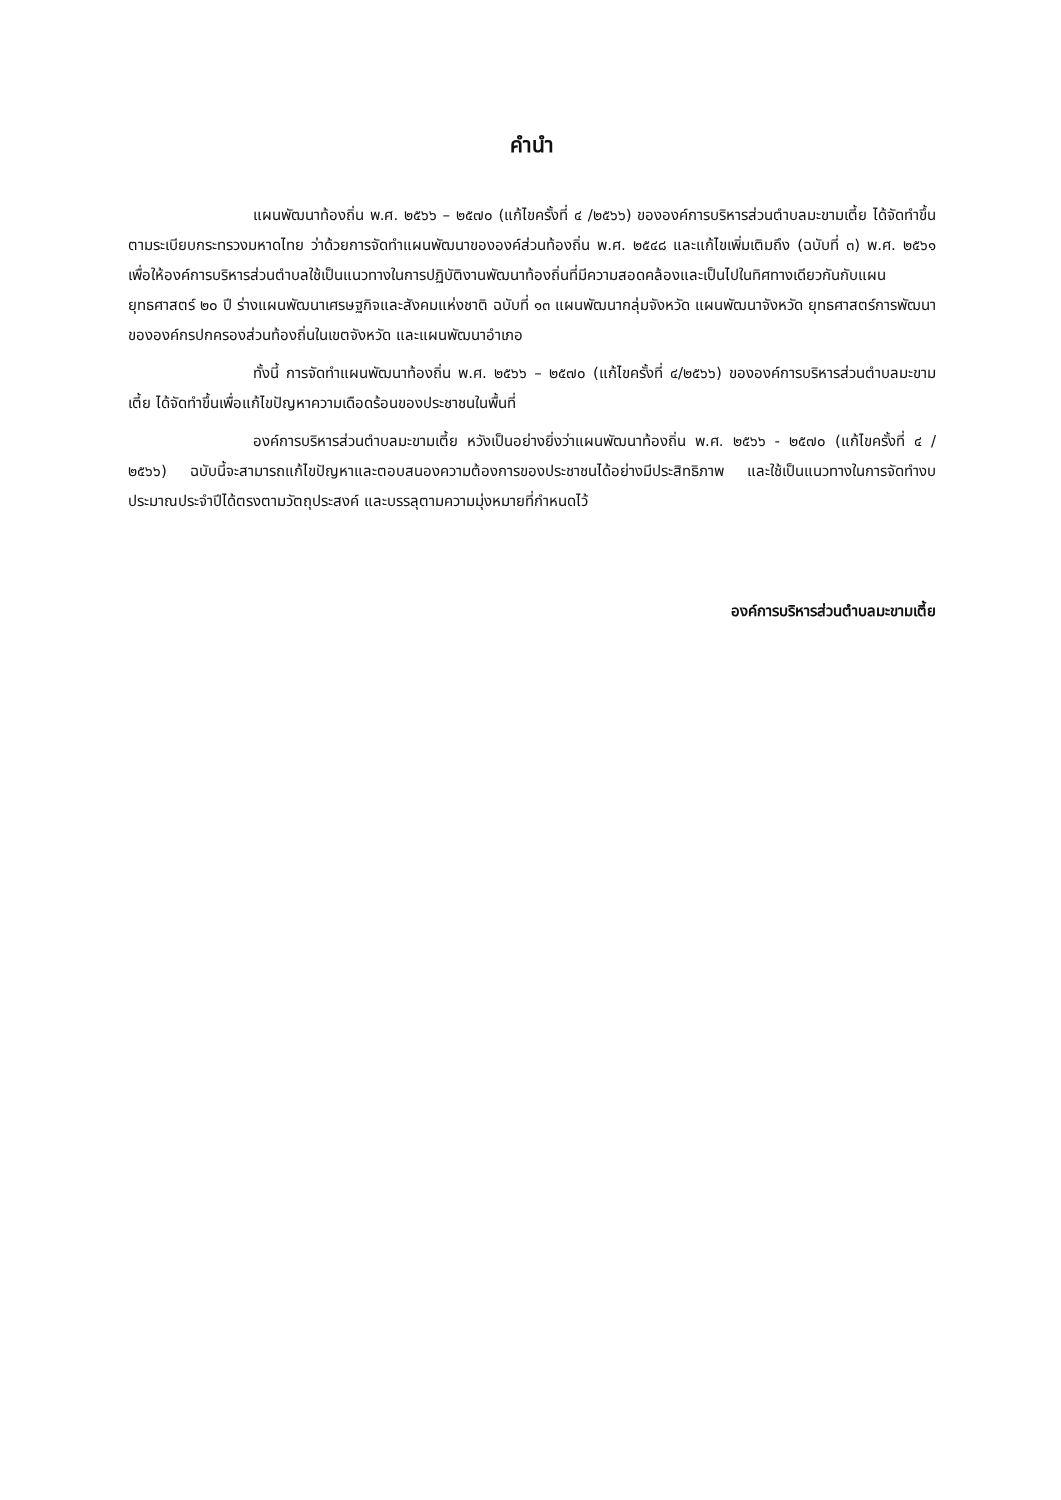คำนำ
แผนพัฒนาท้องถิ่น พ.ศ. ๒๕๖๖ – ๒๕๗๐ (แก้ไขครั้งที่ ๔ /๒๕๖๖) ขององค์การบริหารส่วนตำบลมะขามเตี้ย ได้จัดทำขึ้นตามระเบียบกระทรวงมหาดไทย ว่าด้วยการจัดทำแผนพัฒนาขององค์ส่วนท้องถิ่น พ.ศ. ๒๕๔๘ และแก้ไขเพิ่มเติมถึง (ฉบับที่ ๓) พ.ศ. ๒๕๖๑ เพื่อให้องค์การบริหารส่วนตำบลใช้เป็นแนวทางในการปฏิบัติงานพัฒนาท้องถิ่นที่มีความสอดคล้องและเป็นไปในทิศทางเดียวกันกับแผนยุทธศาสตร์ ๒๐ ปี ร่างแผนพัฒนาเศรษฐกิจและสังคมแห่งชาติ ฉบับที่ ๑๓ แผนพัฒนากลุ่มจังหวัด แผนพัฒนาจังหวัด ยุทธศาสตร์การพัฒนาขององค์กรปกครองส่วนท้องถิ่นในเขตจังหวัด และแผนพัฒนาอำเภอ
ทั้งนี้ การจัดทำแผนพัฒนาท้องถิ่น พ.ศ. ๒๕๖๖ – ๒๕๗๐ (แก้ไขครั้งที่ ๔/๒๕๖๖) ขององค์การบริหารส่วนตำบลมะขามเตี้ย ได้จัดทำขึ้นเพื่อแก้ไขปัญหาความเดือดร้อนของประชาชนในพื้นที่
องค์การบริหารส่วนตำบลมะขามเตี้ย หวังเป็นอย่างยิ่งว่าแผนพัฒนาท้องถิ่น พ.ศ. ๒๕๖๖ - ๒๕๗๐ (แก้ไขครั้งที่ ๔ /๒๕๖๖) ฉบับนี้จะสามารถแก้ไขปัญหาและตอบสนองความต้องการของประชาชนได้อย่างมีประสิทธิภาพ และใช้เป็นแนวทางในการจัดทำงบประมาณประจำปีได้ตรงตามวัตถุประสงค์ และบรรลุตามความมุ่งหมายที่กำหนดไว้
องค์การบริหารส่วนตำบลมะขามเตี้ย